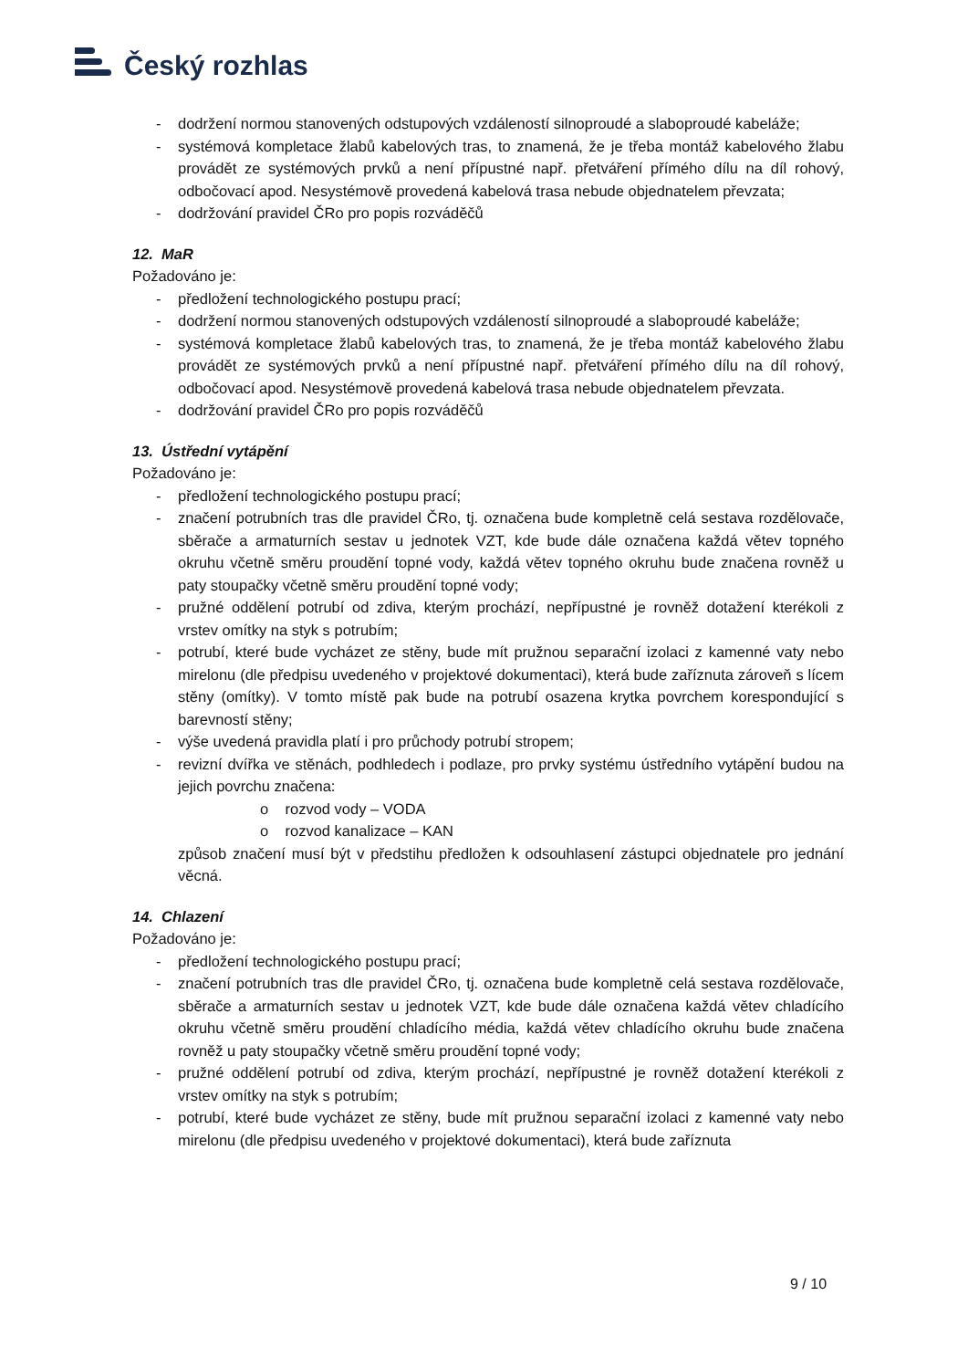Český rozhlas
dodržení normou stanovených odstupových vzdáleností silnoproudé a slaboproudé kabeláže;
systémová kompletace žlabů kabelových tras, to znamená, že je třeba montáž kabelového žlabu provádět ze systémových prvků a není přípustné např. přetváření přímého dílu na díl rohový, odbočovací apod. Nesystémově provedená kabelová trasa nebude objednatelem převzata;
dodržování pravidel ČRo pro popis rozváděčů
12. MaR
Požadováno je:
předložení technologického postupu prací;
dodržení normou stanovených odstupových vzdáleností silnoproudé a slaboproudé kabeláže;
systémová kompletace žlabů kabelových tras, to znamená, že je třeba montáž kabelového žlabu provádět ze systémových prvků a není přípustné např. přetváření přímého dílu na díl rohový, odbočovací apod. Nesystémově provedená kabelová trasa nebude objednatelem převzata.
dodržování pravidel ČRo pro popis rozváděčů
13. Ústřední vytápění
Požadováno je:
předložení technologického postupu prací;
značení potrubních tras dle pravidel ČRo, tj. označena bude kompletně celá sestava rozdělovače, sběrače a armaturních sestav u jednotek VZT, kde bude dále označena každá větev topného okruhu včetně směru proudění topné vody, každá větev topného okruhu bude značena rovněž u paty stoupačky včetně směru proudění topné vody;
pružné oddělení potrubí od zdiva, kterým prochází, nepřípustné je rovněž dotažení kterékoli z vrstev omítky na styk s potrubím;
potrubí, které bude vycházet ze stěny, bude mít pružnou separační izolaci z kamenné vaty nebo mirelonu (dle předpisu uvedeného v projektové dokumentaci), která bude zaříznuta zároveň s lícem stěny (omítky). V tomto místě pak bude na potrubí osazena krytka povrchem korespondující s barevností stěny;
výše uvedená pravidla platí i pro průchody potrubí stropem;
revizní dvířka ve stěnách, podhledech i podlaze, pro prvky systému ústředního vytápění budou na jejich povrchu značena:
o rozvod vody – VODA
o rozvod kanalizace – KAN
způsob značení musí být v předstihu předložen k odsouhlasení zástupci objednatele pro jednání věcná.
14. Chlazení
Požadováno je:
předložení technologického postupu prací;
značení potrubních tras dle pravidel ČRo, tj. označena bude kompletně celá sestava rozdělovače, sběrače a armaturních sestav u jednotek VZT, kde bude dále označena každá větev chladícího okruhu včetně směru proudění chladícího média, každá větev chladícího okruhu bude značena rovněž u paty stoupačky včetně směru proudění topné vody;
pružné oddělení potrubí od zdiva, kterým prochází, nepřípustné je rovněž dotažení kterékoli z vrstev omítky na styk s potrubím;
potrubí, které bude vycházet ze stěny, bude mít pružnou separační izolaci z kamenné vaty nebo mirelonu (dle předpisu uvedeného v projektové dokumentaci), která bude zaříznuta
9 / 10